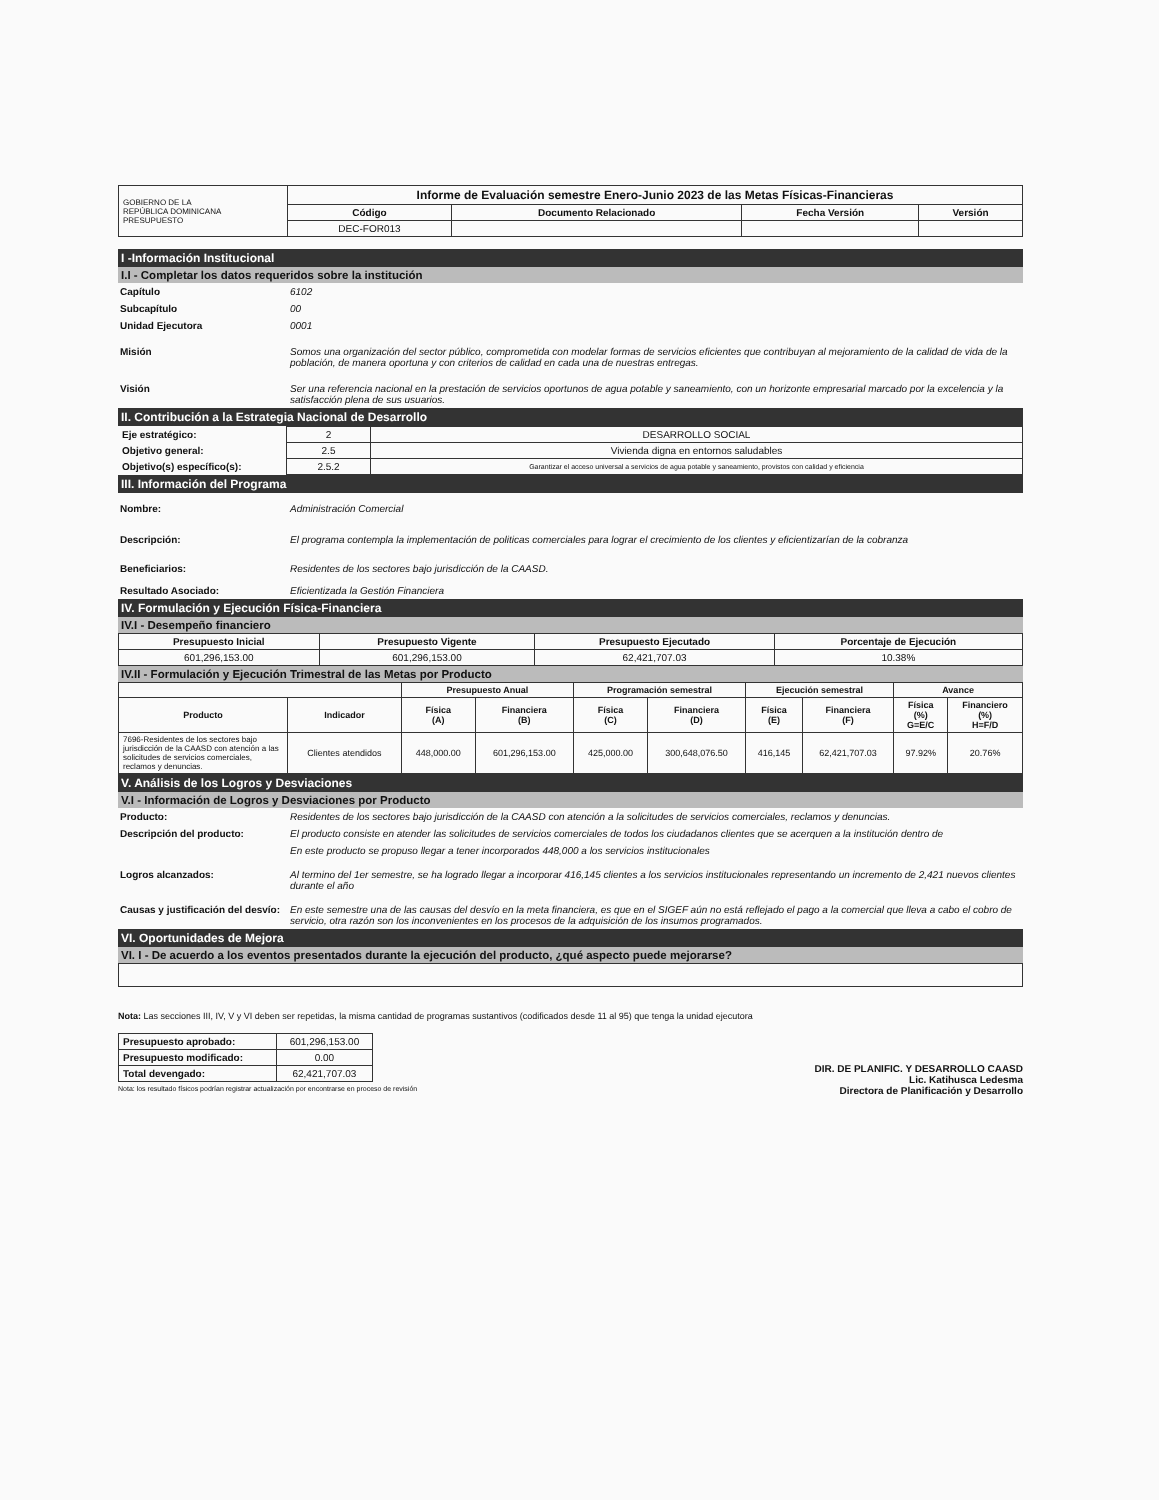| GOBIERNO DE LA REPÚBLICA DOMINICANA PRESUPUESTO | Informe de Evaluación semestre Enero-Junio 2023 de las Metas Físicas-Financieras | | | |
| | Código | Documento Relacionado | Fecha Versión | Versión |
| | DEC-FOR013 | | | |
I -Información Institucional
I.I - Completar los datos requeridos sobre la institución
Capítulo 6102
Subcapítulo 00
Unidad Ejecutora 0001
Misión Somos una organización del sector público, comprometida con modelar formas de servicios eficientes que contribuyan al mejoramiento de la calidad de vida de la población, de manera oportuna y con criterios de calidad en cada una de nuestras entregas.
Visión Ser una referencia nacional en la prestación de servicios oportunos de agua potable y saneamiento, con un horizonte empresarial marcado por la excelencia y la satisfacción plena de sus usuarios.
II. Contribución a la Estrategia Nacional de Desarrollo
| Eje estratégico: | 2 | DESARROLLO SOCIAL |
| Objetivo general: | 2.5 | Vivienda digna en entornos saludables |
| Objetivo(s) específico(s): | 2.5.2 | Garantizar el acceso universal a servicios de agua potable y saneamiento, provistos con calidad y eficiencia |
III. Información del Programa
Nombre: Administración Comercial
Descripción: El programa contempla la implementación de politicas comerciales para lograr el crecimiento de los clientes y eficientizarían de la cobranza
Beneficiarios: Residentes de los sectores bajo jurisdicción de la CAASD.
Resultado Asociado: Eficientizada la Gestión Financiera
IV. Formulación y Ejecución Física-Financiera
IV.I - Desempeño financiero
| Presupuesto Inicial | Presupuesto Vigente | Presupuesto Ejecutado | Porcentaje de Ejecución |
| --- | --- | --- | --- |
| 601,296,153.00 | 601,296,153.00 | 62,421,707.03 | 10.38% |
IV.II - Formulación y Ejecución Trimestral de las Metas por Producto
| | | Presupuesto Anual | | Programación semestral | | Ejecución semestral | | Avance | |
| --- | --- | --- | --- | --- | --- | --- | --- | --- | --- |
| Producto | Indicador | Física (A) | Financiera (B) | Física (C) | Financiera (D) | Física (E) | Financiera (F) | Física (%) G=E/C | Financiero (%) H=F/D |
| 7696-Residentes de los sectores bajo jurisdicción de la CAASD con atención a las solicitudes de servicios comerciales, reclamos y denuncias. | Clientes atendidos | 448,000.00 | 601,296,153.00 | 425,000.00 | 300,648,076.50 | 416,145 | 62,421,707.03 | 97.92% | 20.76% |
V. Análisis de los Logros y Desviaciones
V.I - Información de Logros y Desviaciones por Producto
Producto: Residentes de los sectores bajo jurisdicción de la CAASD con atención a la solicitudes de servicios comerciales, reclamos y denuncias.
Descripción del producto: El producto consiste en atender las solicitudes de servicios comerciales de todos los ciudadanos clientes que se acerquen a la institución dentro de
En este producto se propuso llegar a tener incorporados 448,000 a los servicios institucionales
Logros alcanzados: Al termino del 1er semestre, se ha logrado llegar a incorporar 416,145 clientes a los servicios institucionales representando un incremento de 2,421 nuevos clientes durante el año
Causas y justificación del desvío: En este semestre una de las causas del desvío en la meta financiera, es que en el SIGEF aún no está reflejado el pago a la comercial que lleva a cabo el cobro de servicio, otra razón son los inconvenientes en los procesos de la adquisición de los insumos programados.
VI. Oportunidades de Mejora
VI. I - De acuerdo a los eventos presentados durante la ejecución del producto, ¿qué aspecto puede mejorarse?
Nota: Las secciones III, IV, V y VI deben ser repetidas, la misma cantidad de programas sustantivos (codificados desde 11 al 95) que tenga la unidad ejecutora
| Presupuesto aprobado: | 601,296,153.00 |
| Presupuesto modificado: | 0.00 |
| Total devengado: | 62,421,707.03 |
Nota: los resultado físicos podrían registrar actualización por encontrarse en proceso de revisión
DIR. DE PLANIFIC. Y DESARROLLO CAASD
Lic. Katihusca Ledesma
Directora de Planificación y Desarrollo